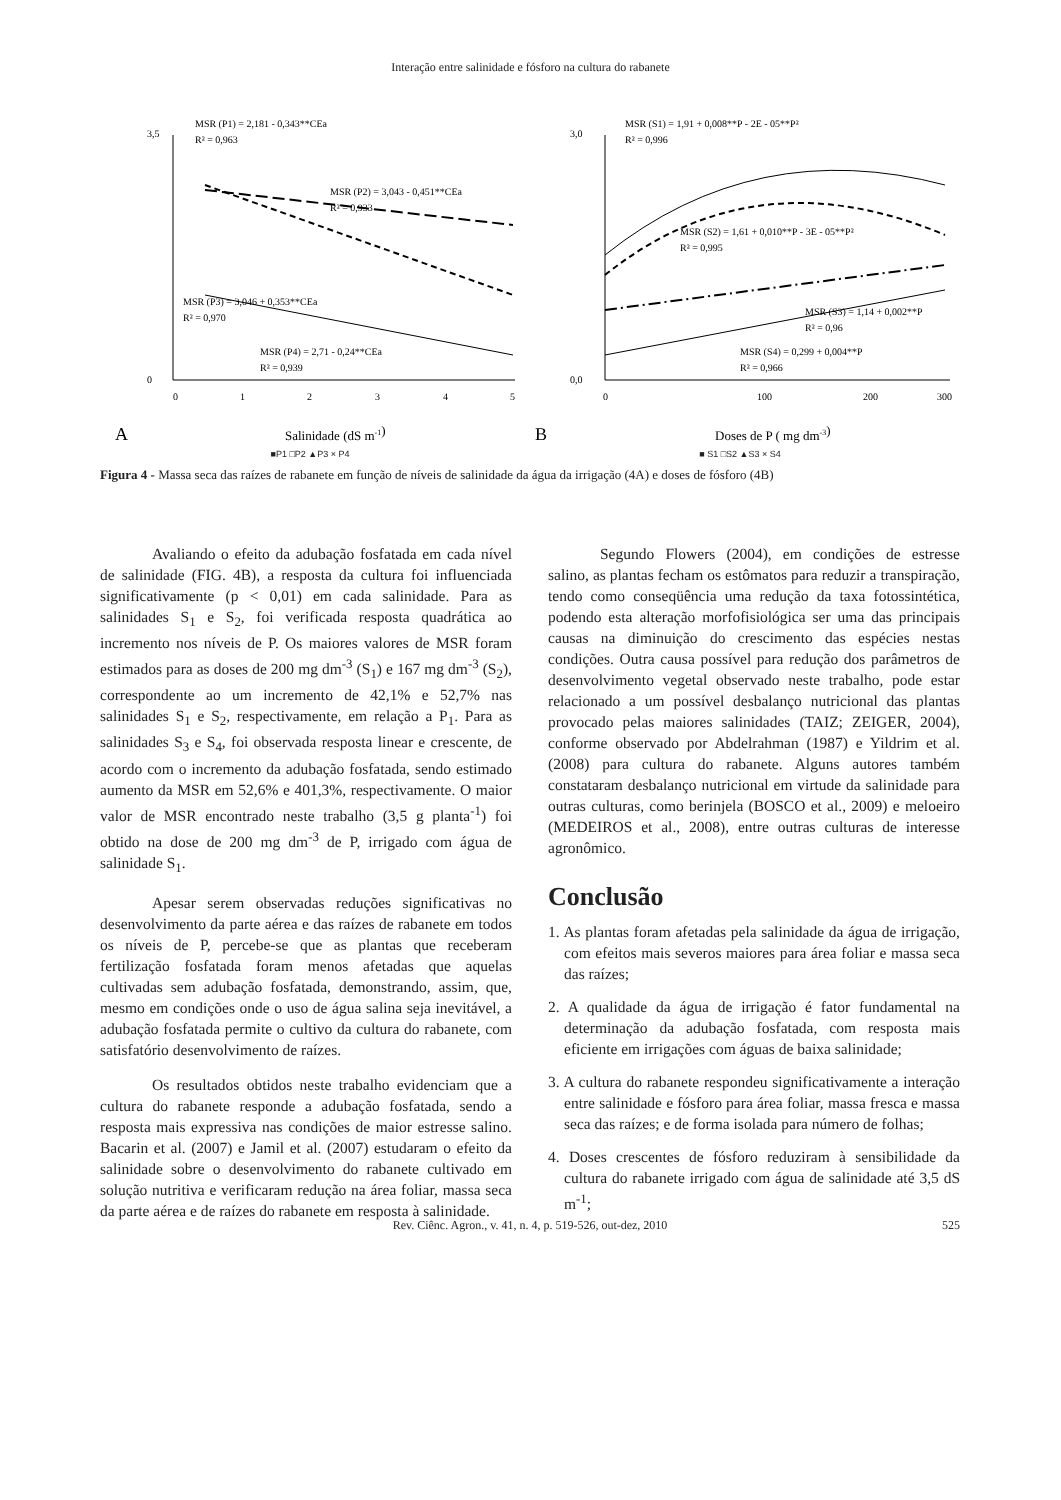Interação entre salinidade e fósforo na cultura do rabanete
MSR (P1) = 2,181 - 0,343**CEa
R² = 0,963
MSR (P2) = 3,043 - 0,451**CEa
R² = 0,933
MSR (P3) = 3,046 + 0,353**CEa
R² = 0,970
MSR (P4) = 2,71 - 0,24**CEa
R² = 0,939
0
3,5
0
1
2
3
4
5
A
Salinidade (dS m-1)
■P1 □P2 ▲P3 × P4
MSR (S1) = 1,91 + 0,008**P - 2E - 05**P²
R² = 0,996
MSR (S2) = 1,61 + 0,010**P - 3E - 05**P²
R² = 0,995
MSR (S3) = 1,14 + 0,002**P
R² = 0,96
MSR (S4) = 0,299 + 0,004**P
R² = 0,966
0,0
3,0
0
100
200
300
B
Doses de P ( mg dm-3)
■ S1 □S2 ▲S3 × S4
Figura 4 - Massa seca das raízes de rabanete em função de níveis de salinidade da água da irrigação (4A) e doses de fósforo (4B)
Avaliando o efeito da adubação fosfatada em cada nível de salinidade (FIG. 4B), a resposta da cultura foi influenciada significativamente (p < 0,01) em cada salinidade. Para as salinidades S<sub>1</sub> e S<sub>2</sub>, foi verificada resposta quadrática ao incremento nos níveis de P. Os maiores valores de MSR foram estimados para as doses de 200 mg dm<sup>-3</sup> (S<sub>1</sub>) e 167 mg dm<sup>-3</sup> (S<sub>2</sub>), correspondente ao um incremento de 42,1% e 52,7% nas salinidades S<sub>1</sub> e S<sub>2</sub>, respectivamente, em relação a P<sub>1</sub>. Para as salinidades S<sub>3</sub> e S<sub>4</sub>, foi observada resposta linear e crescente, de acordo com o incremento da adubação fosfatada, sendo estimado aumento da MSR em 52,6% e 401,3%, respectivamente. O maior valor de MSR encontrado neste trabalho (3,5 g planta<sup>-1</sup>) foi obtido na dose de 200 mg dm<sup>-3</sup> de P, irrigado com água de salinidade S<sub>1</sub>.
Apesar serem observadas reduções significativas no desenvolvimento da parte aérea e das raízes de rabanete em todos os níveis de P, percebe-se que as plantas que receberam fertilização fosfatada foram menos afetadas que aquelas cultivadas sem adubação fosfatada, demonstrando, assim, que, mesmo em condições onde o uso de água salina seja inevitável, a adubação fosfatada permite o cultivo da cultura do rabanete, com satisfatório desenvolvimento de raízes.
Os resultados obtidos neste trabalho evidenciam que a cultura do rabanete responde a adubação fosfatada, sendo a resposta mais expressiva nas condições de maior estresse salino. Bacarin et al. (2007) e Jamil et al. (2007) estudaram o efeito da salinidade sobre o desenvolvimento do rabanete cultivado em solução nutritiva e verificaram redução na área foliar, massa seca da parte aérea e de raízes do rabanete em resposta à salinidade.
Segundo Flowers (2004), em condições de estresse salino, as plantas fecham os estômatos para reduzir a transpiração, tendo como conseqüência uma redução da taxa fotossintética, podendo esta alteração morfofisiológica ser uma das principais causas na diminuição do crescimento das espécies nestas condições. Outra causa possível para redução dos parâmetros de desenvolvimento vegetal observado neste trabalho, pode estar relacionado a um possível desbalanço nutricional das plantas provocado pelas maiores salinidades (TAIZ; ZEIGER, 2004), conforme observado por Abdelrahman (1987) e Yildrim et al. (2008) para cultura do rabanete. Alguns autores também constataram desbalanço nutricional em virtude da salinidade para outras culturas, como berinjela (BOSCO et al., 2009) e meloeiro (MEDEIROS et al., 2008), entre outras culturas de interesse agronômico.
Conclusão
1. As plantas foram afetadas pela salinidade da água de irrigação, com efeitos mais severos maiores para área foliar e massa seca das raízes;
2. A qualidade da água de irrigação é fator fundamental na determinação da adubação fosfatada, com resposta mais eficiente em irrigações com águas de baixa salinidade;
3. A cultura do rabanete respondeu significativamente a interação entre salinidade e fósforo para área foliar, massa fresca e massa seca das raízes; e de forma isolada para número de folhas;
4. Doses crescentes de fósforo reduziram à sensibilidade da cultura do rabanete irrigado com água de salinidade até 3,5 dS m<sup>-1</sup>;
Rev. Ciênc. Agron., v. 41, n. 4, p. 519-526, out-dez, 2010 525